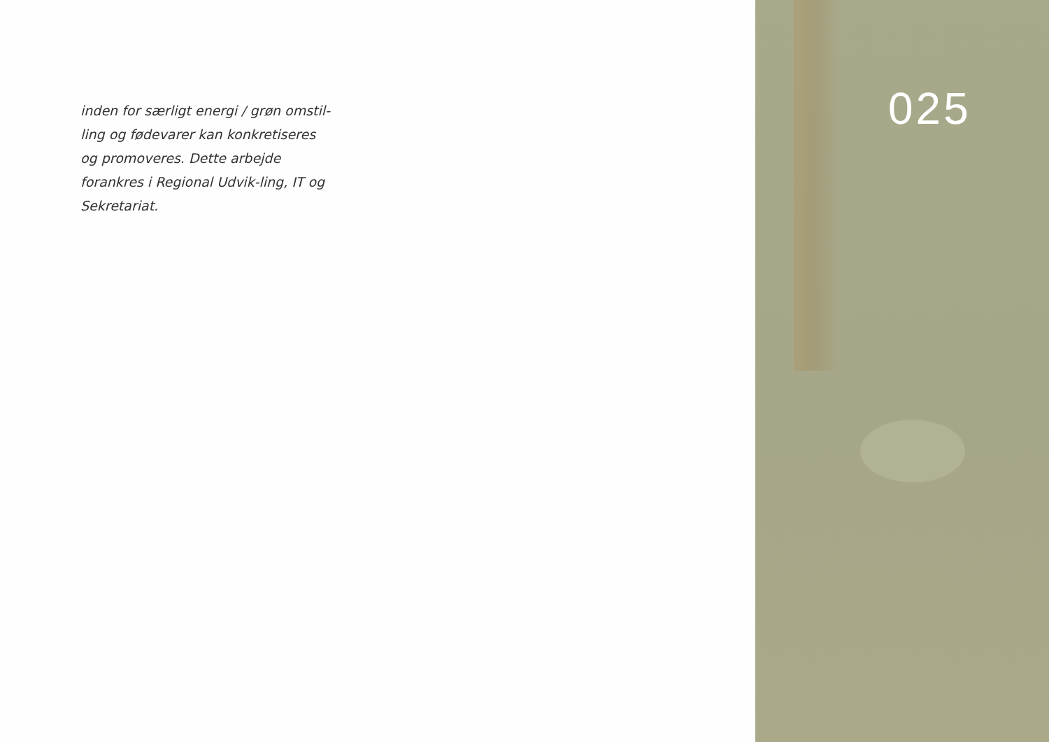inden for særligt energi / grøn omstil-ling og fødevarer kan konkretiseres og promoveres. Dette arbejde forankres i Regional Udvik-ling, IT og Sekretariat.
025